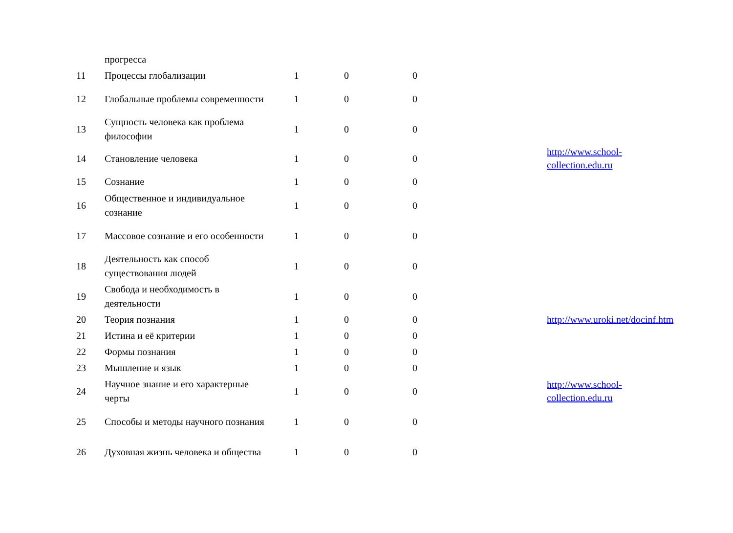| | прогресса | | | | | |
| 11 | Процессы глобализации | 1 | 0 | 0 | | |
| 12 | Глобальные проблемы современности | 1 | 0 | 0 | | |
| 13 | Сущность человека как проблема философии | 1 | 0 | 0 | | |
| 14 | Становление человека | 1 | 0 | 0 | | http://www.school- collection.edu.ru |
| 15 | Сознание | 1 | 0 | 0 | | |
| 16 | Общественное и индивидуальное сознание | 1 | 0 | 0 | | |
| 17 | Массовое сознание и его особенности | 1 | 0 | 0 | | |
| 18 | Деятельность как способ существования людей | 1 | 0 | 0 | | |
| 19 | Свобода и необходимость в деятельности | 1 | 0 | 0 | | |
| 20 | Теория познания | 1 | 0 | 0 | | http://www.uroki.net/docinf.htm |
| 21 | Истина и её критерии | 1 | 0 | 0 | | |
| 22 | Формы познания | 1 | 0 | 0 | | |
| 23 | Мышление и язык | 1 | 0 | 0 | | |
| 24 | Научное знание и его характерные черты | 1 | 0 | 0 | | http://www.school- collection.edu.ru |
| 25 | Способы и методы научного познания | 1 | 0 | 0 | | |
| 26 | Духовная жизнь человека и общества | 1 | 0 | 0 | | |